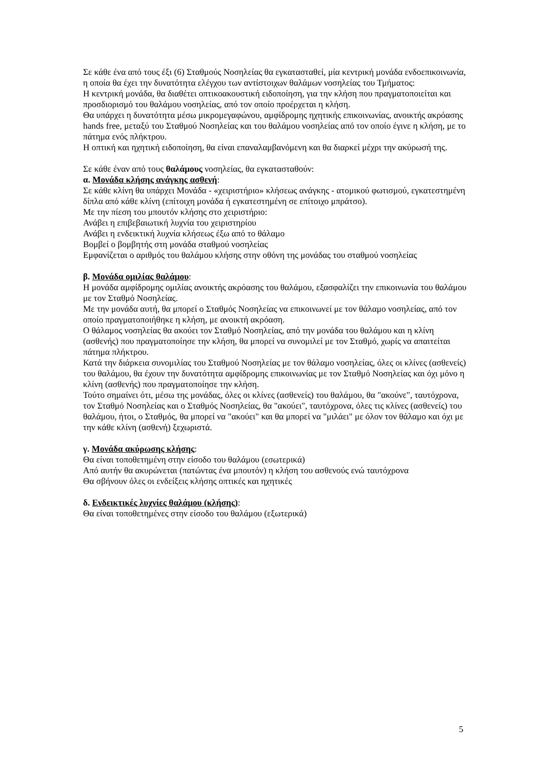Σε κάθε ένα από τους έξι (6) Σταθμούς Νοσηλείας θα εγκατασταθεί, μία κεντρική μονάδα ενδοεπικοινωνία, η οποία θα έχει την δυνατότητα ελέγχου των αντίστοιχων θαλάμων νοσηλείας του Τμήματος:
Η κεντρική μονάδα, θα διαθέτει οπτικοακουστική ειδοποίηση, για την κλήση που πραγματοποιείται και προσδιορισμό του θαλάμου νοσηλείας, από τον οποίο προέρχεται η κλήση.
Θα υπάρχει η δυνατότητα μέσω μικρομεγαφώνου, αμφίδρομης ηχητικής επικοινωνίας, ανοικτής ακρόασης hands free, μεταξύ του Σταθμού Νοσηλείας και του θαλάμου νοσηλείας από τον οποίο έγινε η κλήση, με το πάτημα ενός πλήκτρου.
Η οπτική και ηχητική ειδοποίηση, θα είναι επαναλαμβανόμενη και θα διαρκεί μέχρι την ακύρωσή της.
Σε κάθε έναν από τους θαλάμους νοσηλείας, θα εγκατασταθούν:
α. Μονάδα κλήσης ανάγκης ασθενή:
Σε κάθε κλίνη θα υπάρχει Μονάδα - «χειριστήριο» κλήσεως ανάγκης - ατομικού φωτισμού, εγκατεστημένη δίπλα από κάθε κλίνη (επίτοιχη μονάδα ή εγκατεστημένη σε επίτοιχο μπράτσο).
Με την πίεση του μπουτόν κλήσης στο χειριστήριο:
Ανάβει η επιβεβαιωτική λυχνία του χειριστηρίου
Ανάβει η ενδεικτική λυχνία κλήσεως έξω από το θάλαμο
Βομβεί ο βομβητής στη μονάδα σταθμού νοσηλείας
Εμφανίζεται ο αριθμός του θαλάμου κλήσης στην οθόνη της μονάδας του σταθμού νοσηλείας
β. Μονάδα ομιλίας θαλάμου:
Η μονάδα αμφίδρομης ομιλίας ανοικτής ακρόασης του θαλάμου, εξασφαλίζει την επικοινωνία του θαλάμου με τον Σταθμό Νοσηλείας.
Με την μονάδα αυτή, θα μπορεί ο Σταθμός Νοσηλείας να επικοινωνεί με τον θάλαμο νοσηλείας, από τον οποίο πραγματοποιήθηκε η κλήση, με ανοικτή ακρόαση.
Ο θάλαμος νοσηλείας θα ακούει τον Σταθμό Νοσηλείας, από την μονάδα του θαλάμου και η κλίνη (ασθενής) που πραγματοποίησε την κλήση, θα μπορεί να συνομιλεί με τον Σταθμό, χωρίς να απαιτείται πάτημα πλήκτρου.
Κατά την διάρκεια συνομιλίας του Σταθμού Νοσηλείας με τον θάλαμο νοσηλείας, όλες οι κλίνες (ασθενείς) του θαλάμου, θα έχουν την δυνατότητα αμφίδρομης επικοινωνίας με τον Σταθμό Νοσηλείας και όχι μόνο η κλίνη (ασθενής) που πραγματοποίησε την κλήση.
Τούτο σημαίνει ότι, μέσω της μονάδας, όλες οι κλίνες (ασθενείς) του θαλάμου, θα "ακούνε", ταυτόχρονα, τον Σταθμό Νοσηλείας και ο Σταθμός Νοσηλείας, θα "ακούει", ταυτόχρονα, όλες τις κλίνες (ασθενείς) του θαλάμου, ήτοι, ο Σταθμός, θα μπορεί να "ακούει" και θα μπορεί να "μιλάει" με όλον τον θάλαμο και όχι με την κάθε κλίνη (ασθενή) ξεχωριστά.
γ. Μονάδα ακύρωσης κλήσης:
Θα είναι τοποθετημένη στην είσοδο του θαλάμου (εσωτερικά)
Από αυτήν θα ακυρώνεται (πατώντας ένα μπουτόν) η κλήση του ασθενούς ενώ ταυτόχρονα
Θα σβήνουν όλες οι ενδείξεις κλήσης οπτικές και ηχητικές
δ. Ενδεικτικές λυχνίες θαλάμου (κλήσης):
Θα είναι τοποθετημένες στην είσοδο του θαλάμου (εξωτερικά)
5